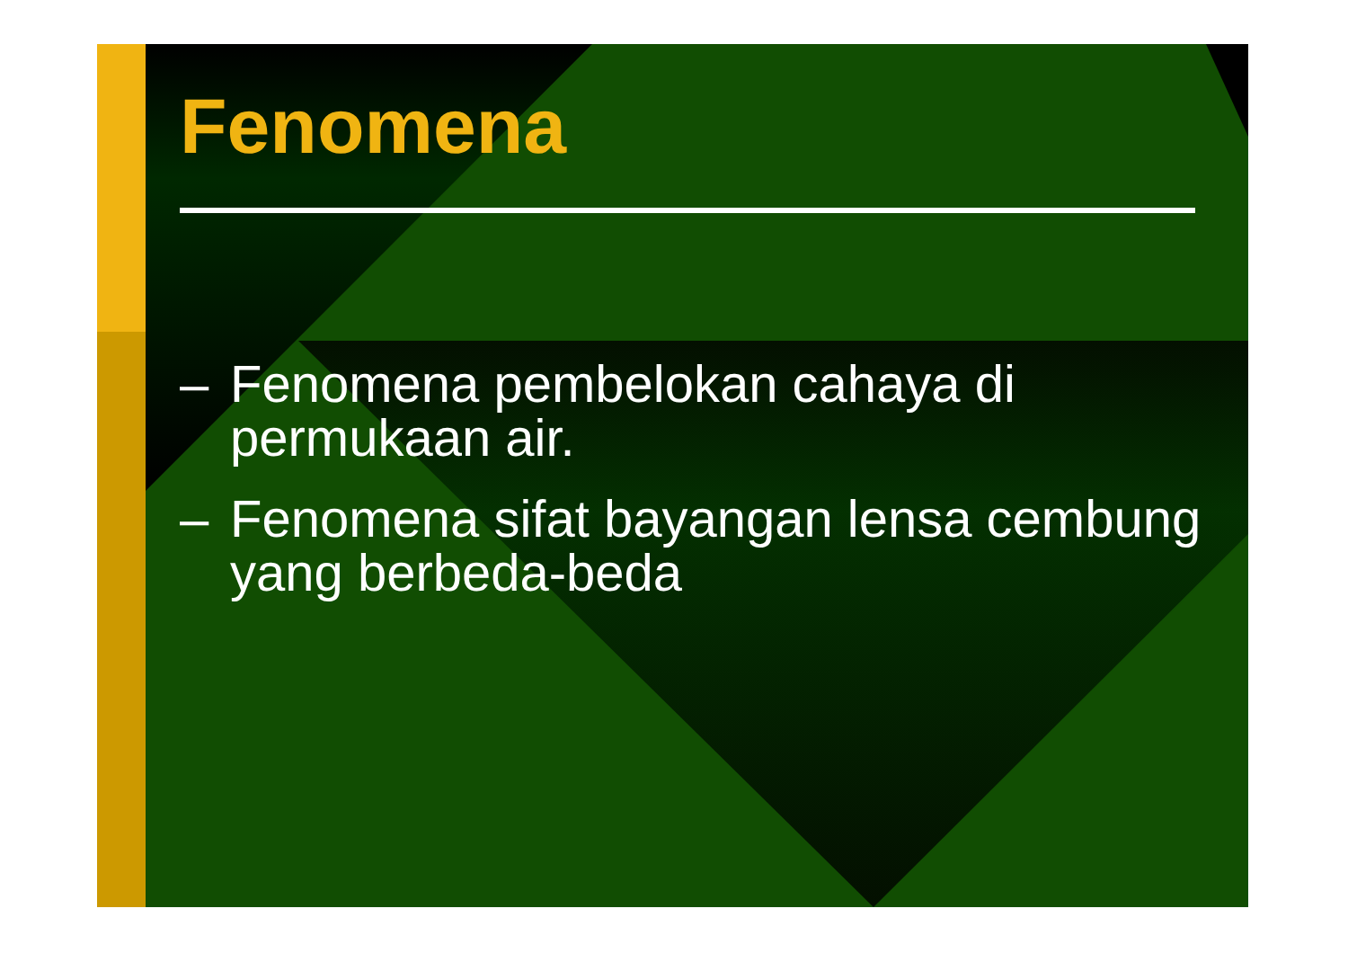Fenomena
– Fenomena pembelokan cahaya di permukaan air.
– Fenomena sifat bayangan lensa cembung yang berbeda-beda